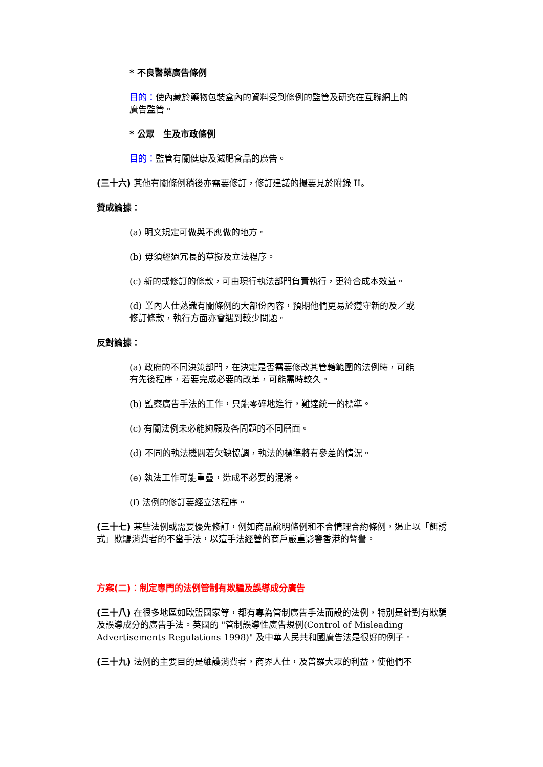* 不良醫藥廣告條例
目的：使內藏於藥物包裝盒內的資料受到條例的監管及研究在互聯網上的廣告監管。
* 公眾　生及市政條例
目的：監管有關健康及減肥食品的廣告。
(三十六) 其他有關條例稍後亦需要修訂，修訂建議的撮要見於附錄 II。
贊成論據：
(a) 明文規定可做與不應做的地方。
(b) 毋須經過冗長的草擬及立法程序。
(c) 新的或修訂的條款，可由現行執法部門負責執行，更符合成本效益。
(d) 業內人仕熟識有關條例的大部份內容，預期他們更易於遵守新的及／或修訂條款，執行方面亦會遇到較少問題。
反對論據：
(a) 政府的不同決策部門，在決定是否需要修改其管轄範圍的法例時，可能有先後程序，若要完成必要的改革，可能需時較久。
(b) 監察廣告手法的工作，只能零碎地進行，難達統一的標準。
(c) 有關法例未必能夠顧及各問題的不同層面。
(d) 不同的執法機關若欠缺協調，執法的標準將有參差的情況。
(e) 執法工作可能重疊，造成不必要的混淆。
(f) 法例的修訂要經立法程序。
(三十七) 某些法例或需要優先修訂，例如商品說明條例和不合情理合約條例，遏止以「餌誘式」欺騙消費者的不當手法，以這手法經營的商戶嚴重影響香港的聲譽。
方案(二)：制定專門的法例管制有欺騙及誤導成分廣告
(三十八) 在很多地區如歐盟國家等，都有專為管制廣告手法而設的法例，特別是針對有欺騙及誤導成分的廣告手法。英國的 "管制誤導性廣告規例(Control of Misleading Advertisements Regulations 1998)" 及中華人民共和國廣告法是很好的例子。
(三十九) 法例的主要目的是維護消費者，商界人仕，及普羅大眾的利益，使他們不